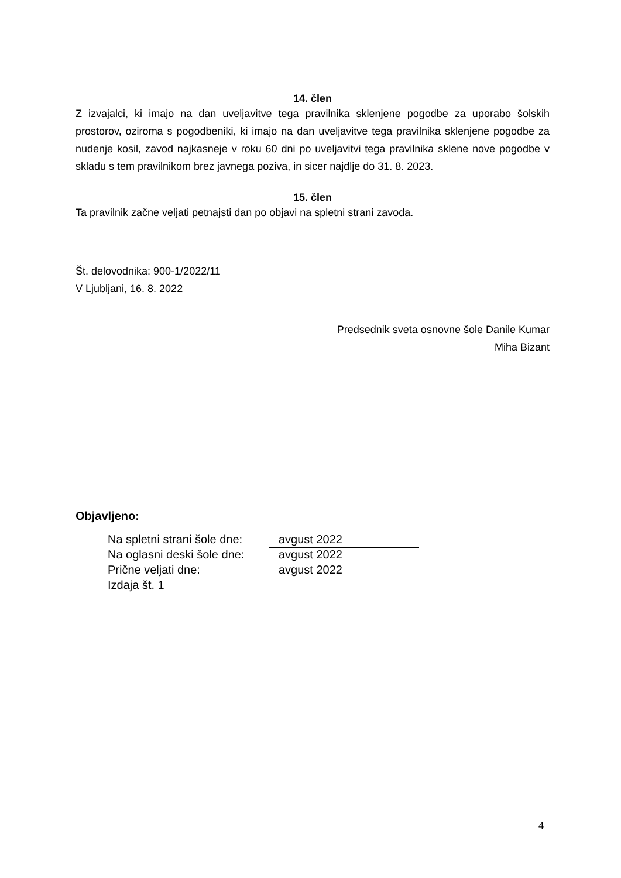14. člen
Z izvajalci, ki imajo na dan uveljavitve tega pravilnika sklenjene pogodbe za uporabo šolskih prostorov, oziroma s pogodbeniki, ki imajo na dan uveljavitve tega pravilnika sklenjene pogodbe za nudenje kosil, zavod najkasneje v roku 60 dni po uveljavitvi tega pravilnika sklene nove pogodbe v skladu s tem pravilnikom brez javnega poziva, in sicer najdlje do 31. 8. 2023.
15. člen
Ta pravilnik začne veljati petnajsti dan po objavi na spletni strani zavoda.
Št. delovodnika: 900-1/2022/11
V Ljubljani, 16. 8. 2022
Predsednik sveta osnovne šole Danile Kumar
Miha Bizant
Objavljeno:
| Na spletni strani šole dne: | avgust 2022 |
| Na oglasni deski šole dne: | avgust 2022 |
| Prične veljati dne: | avgust 2022 |
| Izdaja št. 1 | |
4